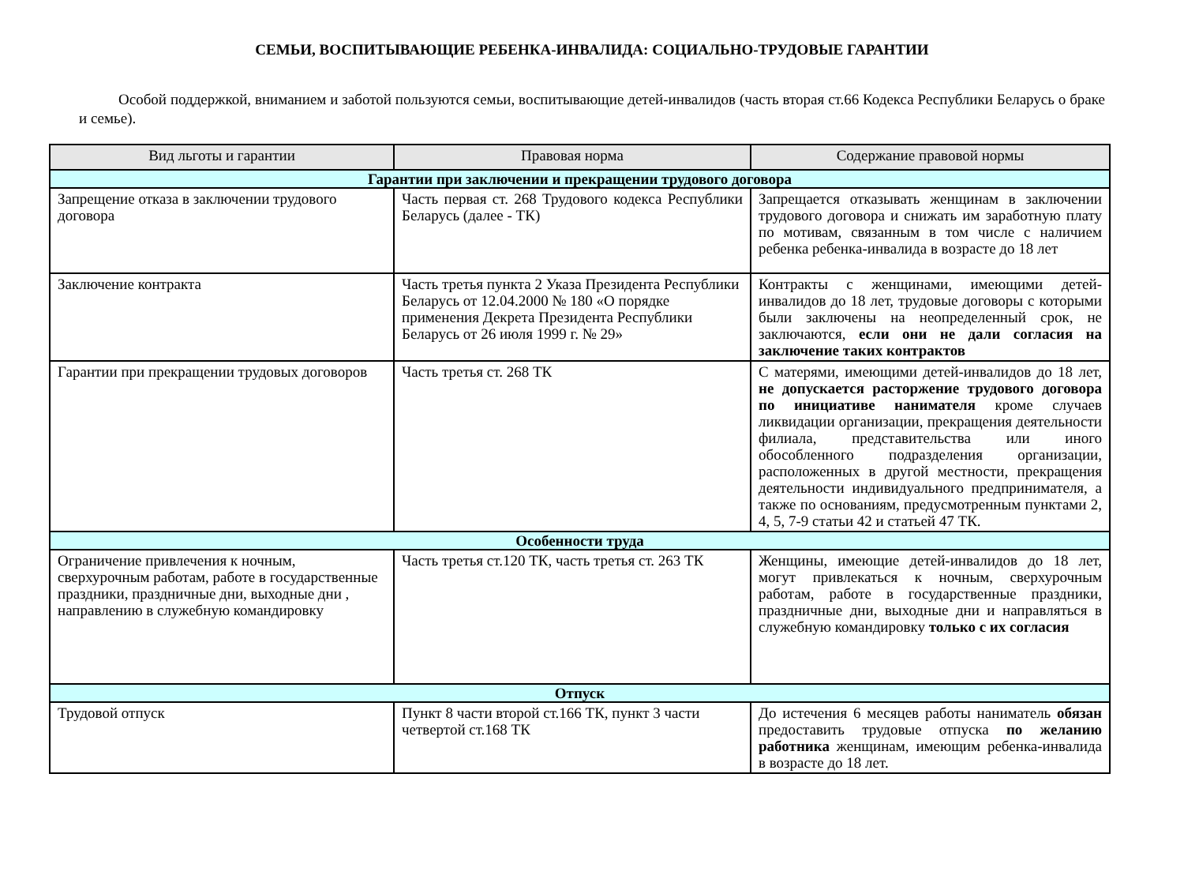СЕМЬИ, ВОСПИТЫВАЮЩИЕ РЕБЕНКА-ИНВАЛИДА: СОЦИАЛЬНО-ТРУДОВЫЕ ГАРАНТИИ
Особой поддержкой, вниманием и заботой пользуются семьи, воспитывающие детей-инвалидов (часть вторая ст.66 Кодекса Республики Беларусь о браке и семье).
| Вид льготы и гарантии | Правовая норма | Содержание правовой нормы |
| --- | --- | --- |
| Гарантии при заключении и прекращении трудового договора | | |
| Запрещение отказа в заключении трудового договора | Часть первая ст. 268 Трудового кодекса Республики Беларусь (далее - ТК) | Запрещается отказывать женщинам в заключении трудового договора и снижать им заработную плату по мотивам, связанным в том числе с наличием ребенка ребенка-инвалида в возрасте до 18 лет |
| Заключение контракта | Часть третья пункта 2 Указа Президента Республики Беларусь от 12.04.2000 № 180 «О порядке применения Декрета Президента Республики Беларусь от 26 июля 1999 г. № 29» | Контракты с женщинами, имеющими детей-инвалидов до 18 лет, трудовые договоры с которыми были заключены на неопределенный срок, не заключаются, если они не дали согласия на заключение таких контрактов |
| Гарантии при прекращении трудовых договоров | Часть третья ст. 268 ТК | С матерями, имеющими детей-инвалидов до 18 лет, не допускается расторжение трудового договора по инициативе нанимателя кроме случаев ликвидации организации, прекращения деятельности филиала, представительства или иного обособленного подразделения организации, расположенных в другой местности, прекращения деятельности индивидуального предпринимателя, а также по основаниям, предусмотренным пунктами 2, 4, 5, 7-9 статьи 42 и статьей 47 ТК. |
| Особенности труда | | |
| Ограничение привлечения к ночным, сверхурочным работам, работе в государственные праздники, праздничные дни, выходные дни , направлению в служебную командировку | Часть третья ст.120 ТК, часть третья ст. 263 ТК | Женщины, имеющие детей-инвалидов до 18 лет, могут привлекаться к ночным, сверхурочным работам, работе в государственные праздники, праздничные дни, выходные дни и направляться в служебную командировку только с их согласия |
| Отпуск | | |
| Трудовой отпуск | Пункт 8 части второй ст.166 ТК, пункт 3 части четвертой ст.168 ТК | До истечения 6 месяцев работы наниматель обязан предоставить трудовые отпуска по желанию работника женщинам, имеющим ребенка-инвалида в возрасте до 18 лет. |